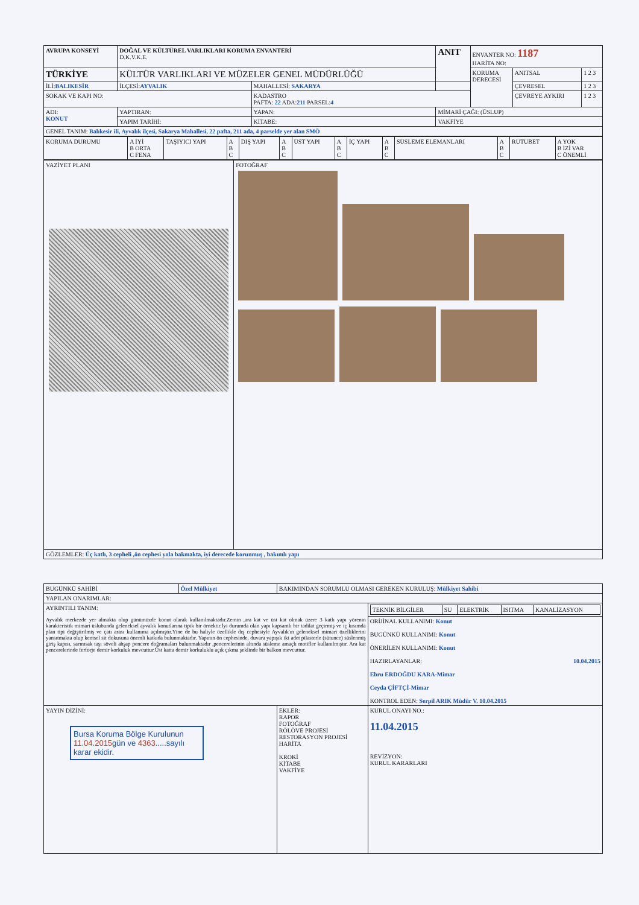| AVRUPA KONSEYİ | DOĞAL VE KÜLTÜREL VARLIKLARI KORUMA ENVANTERİ D.K.V.K.E. | | ANIT | ENVANTER NO: 1187 HARİTA NO: | | |
| TÜRKİYE | KÜLTÜR VARLIKLARI VE MÜZELER GENEL MÜDÜRLÜĞÜ | | | KORUMA DERECESİ | ANITSAL | 1 2 3 |
| İLİ: BALIKESİR | İLÇESİ: AYVALIK | MAHALLESİ: SAKARYA | | | ÇEVRESEL | 1 2 3 |
| SOKAK VE KAPI NO: | | KADASTRO PAFTA: 22 ADA: 211 PARSEL: 4 | | | ÇEVREYE AYKIRI | 1 2 3 |
| ADI: KONUT | YAPTIRAN: | YAPAN: | MİMARİ ÇAĞI: (ÜSLUP) | | | |
| | YAPIM TARİHİ: | KİTABE: | VAKFİYE | | | |
| GENEL TANIM: Balıkesir ili, Ayvalık ilçesi, Sakarya Mahallesi, 22 pafta, 211 ada, 4 parselde yer alan SMÖ | | | | | | |
| KORUMA DURUMU | A İYİ B ORTA C FENA | TAŞIYICI YAPI | A B C | DIŞ YAPI | A B C | ÜST YAPI | A B C | İÇ YAPI | A B C | SÜSLEME ELEMANLARI | A B C | RUTUBET | A YOK B İZİ VAR C ÖNEMLİ |
| VAZİYET PLANI | FOTOĞRAF |
| GÖZLEMLER: Üç katlı, 3 cepheli ,ön cephesi yola bakmakta, iyi derecede korunmuş , bakımlı yapı | |
| BUGÜNKÜ SAHİBİ | Özel Mülkiyet | BAKIMINDAN SORUMLU OLMASI GEREKEN KURULUŞ: Mülkiyet Sahibi | |
| YAPILAN ONARIMLAR: | | | |
| AYRINTILI TANIM: Ayvalık merkezde yer almakta olup günümüzde konut olarak kullanılmaktadır.Zemin ,ara kat ve üst kat olmak üzere 3 katlı yapı yörenin karakteristik mimari üslubunda geleneksel ayvalık konutlarına tipik bir örnektir.İyi durumda olan yapı kapsamlı bir tadilat geçirmiş ve iç kısımda plan tipi değiştirilmiş ve çatı arası kullanıma açılmıştır.Yine de bu haliyle özellikle dış cephesiyle Ayvalık'ın geleneksel mimari özelliklerini yansıtmakta olup kentsel sit dokusuna önemli katkıda bulunmaktadır. Yapının ön cephesinde, duvara yapışık iki adet pilasterle (sütunce) süslenmiş giriş kapısı, sarımsak taşı söveli ahşap pencere doğramaları bulunmaktadır ,pencerelerinin altında süsleme amaçlı motifler kullanılmıştır. Ara kat pencerelerinde ferforje demir korkuluk mevcuttur.Üst katta demir korkuluklu açık çıkma şeklinde bir balkon mevcuttur. | | | / TEKNİK BİLGİLER / SU / ELEKTRİK / ISITMA / KANALİZASYON / |
| | | | ORİJİNAL KULLANIMI: Konut BUGÜNKÜ KULLANIMI: Konut ÖNERİLEN KULLANIMI: Konut HAZIRLAYANLAR: 10.04.2015 Ebru ERDOĞDU KARA-Mimar Ceyda ÇİFTÇİ-Mimar KONTROL EDEN: Serpil ARIK Müdür V. 10.04.2015 |
| YAYIN DİZİNİ: Bursa Koruma Bölge Kurulunun 11.04.2015 gün ve 4363 .....sayılı karar ekidir. | | EKLER: RAPOR FOTOĞRAF RÖLÖVE PROJESİ RESTORASYON PROJESİ HARİTA KROKİ KİTABE VAKFİYE | KURUL ONAYI NO.: 11.04.2015 REVİZYON: KURUL KARARLARI |